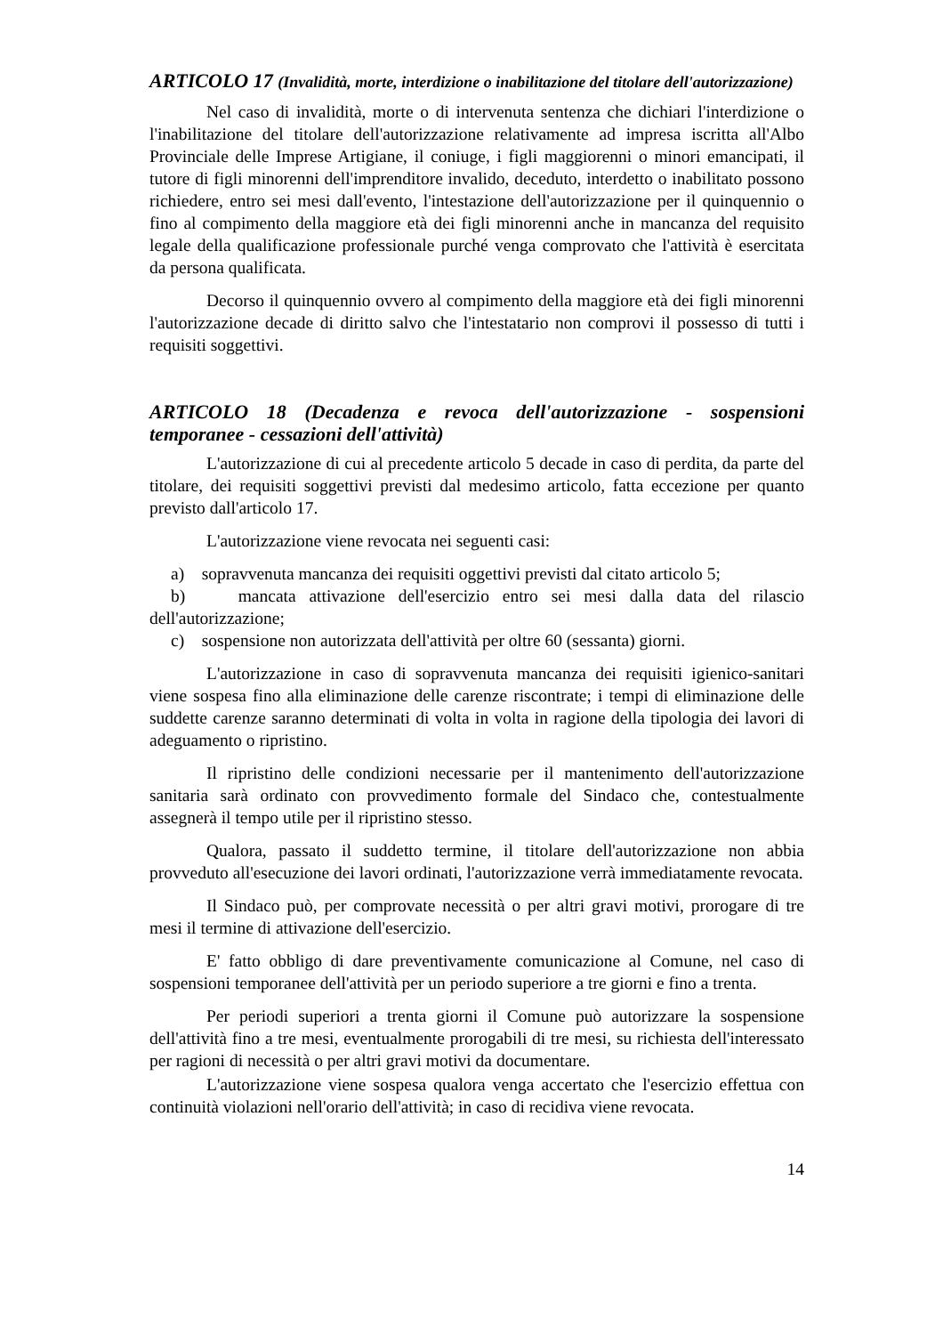ARTICOLO 17 (Invalidità, morte, interdizione o inabilitazione del titolare dell'autorizzazione)
Nel caso di invalidità, morte o di intervenuta sentenza che dichiari l'interdizione o l'inabilitazione del titolare dell'autorizzazione relativamente ad impresa iscritta all'Albo Provinciale delle Imprese Artigiane, il coniuge, i figli maggiorenni o minori emancipati, il tutore di figli minorenni dell'imprenditore invalido, deceduto, interdetto o inabilitato possono richiedere, entro sei mesi dall'evento, l'intestazione dell'autorizzazione per il quinquennio o fino al compimento della maggiore età dei figli minorenni anche in mancanza del requisito legale della qualificazione professionale purché venga comprovato che l'attività è esercitata da persona qualificata.
Decorso il quinquennio ovvero al compimento della maggiore età dei figli minorenni l'autorizzazione decade di diritto salvo che l'intestatario non comprovi il possesso di tutti i requisiti soggettivi.
ARTICOLO 18 (Decadenza e revoca dell'autorizzazione - sospensioni temporanee - cessazioni dell'attività)
L'autorizzazione di cui al precedente articolo 5 decade in caso di perdita, da parte del titolare, dei requisiti soggettivi previsti dal medesimo articolo, fatta eccezione per quanto previsto dall'articolo 17.
L'autorizzazione viene revocata nei seguenti casi:
a) sopravvenuta mancanza dei requisiti oggettivi previsti dal citato articolo 5;
b) mancata attivazione dell'esercizio entro sei mesi dalla data del rilascio dell'autorizzazione;
c) sospensione non autorizzata dell'attività per oltre 60 (sessanta) giorni.
L'autorizzazione in caso di sopravvenuta mancanza dei requisiti igienico-sanitari viene sospesa fino alla eliminazione delle carenze riscontrate; i tempi di eliminazione delle suddette carenze saranno determinati di volta in volta in ragione della tipologia dei lavori di adeguamento o ripristino.
Il ripristino delle condizioni necessarie per il mantenimento dell'autorizzazione sanitaria sarà ordinato con provvedimento formale del Sindaco che, contestualmente assegnerà il tempo utile per il ripristino stesso.
Qualora, passato il suddetto termine, il titolare dell'autorizzazione non abbia provveduto all'esecuzione dei lavori ordinati, l'autorizzazione verrà immediatamente revocata.
Il Sindaco può, per comprovate necessità o per altri gravi motivi, prorogare di tre mesi il termine di attivazione dell'esercizio.
E' fatto obbligo di dare preventivamente comunicazione al Comune, nel caso di sospensioni temporanee dell'attività per un periodo superiore a tre giorni e fino a trenta.
Per periodi superiori a trenta giorni il Comune può autorizzare la sospensione dell'attività fino a tre mesi, eventualmente prorogabili di tre mesi, su richiesta dell'interessato per ragioni di necessità o per altri gravi motivi da documentare.
L'autorizzazione viene sospesa qualora venga accertato che l'esercizio effettua con continuità violazioni nell'orario dell'attività; in caso di recidiva viene revocata.
14